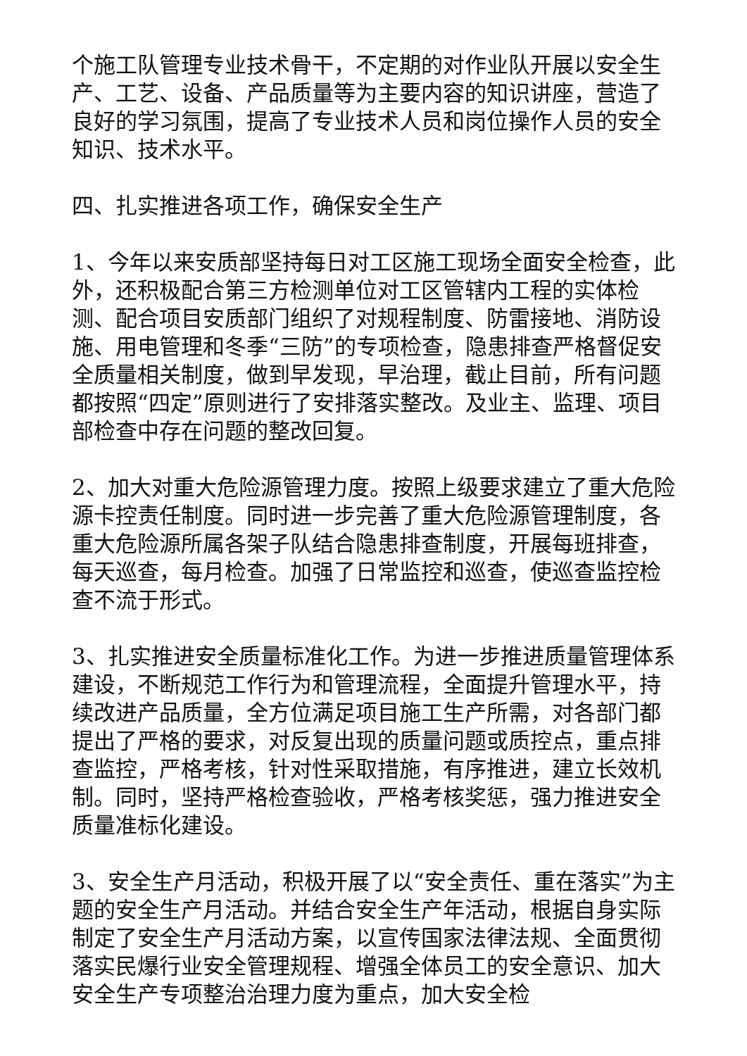个施工队管理专业技术骨干，不定期的对作业队开展以安全生产、工艺、设备、产品质量等为主要内容的知识讲座，营造了良好的学习氛围，提高了专业技术人员和岗位操作人员的安全知识、技术水平。
四、扎实推进各项工作，确保安全生产
1、今年以来安质部坚持每日对工区施工现场全面安全检查，此外，还积极配合第三方检测单位对工区管辖内工程的实体检测、配合项目安质部门组织了对规程制度、防雷接地、消防设施、用电管理和冬季“三防”的专项检查，隐患排查严格督促安全质量相关制度，做到早发现，早治理，截止目前，所有问题都按照“四定”原则进行了安排落实整改。及业主、监理、项目部检查中存在问题的整改回复。
2、加大对重大危险源管理力度。按照上级要求建立了重大危险源卡控责任制度。同时进一步完善了重大危险源管理制度，各重大危险源所属各架子队结合隐患排查制度，开展每班排查，每天巡查，每月检查。加强了日常监控和巡查，使巡查监控检查不流于形式。
3、扎实推进安全质量标准化工作。为进一步推进质量管理体系建设，不断规范工作行为和管理流程，全面提升管理水平，持续改进产品质量，全方位满足项目施工生产所需，对各部门都提出了严格的要求，对反复出现的质量问题或质控点，重点排查监控，严格考核，针对性采取措施，有序推进，建立长效机制。同时，坚持严格检查验收，严格考核奖惩，强力推进安全质量准标化建设。
3、安全生产月活动，积极开展了以“安全责任、重在落实”为主题的安全生产月活动。并结合安全生产年活动，根据自身实际制定了安全生产月活动方案，以宣传国家法律法规、全面贯彻落实民爆行业安全管理规程、增强全体员工的安全意识、加大安全生产专项整治治理力度为重点，加大安全检